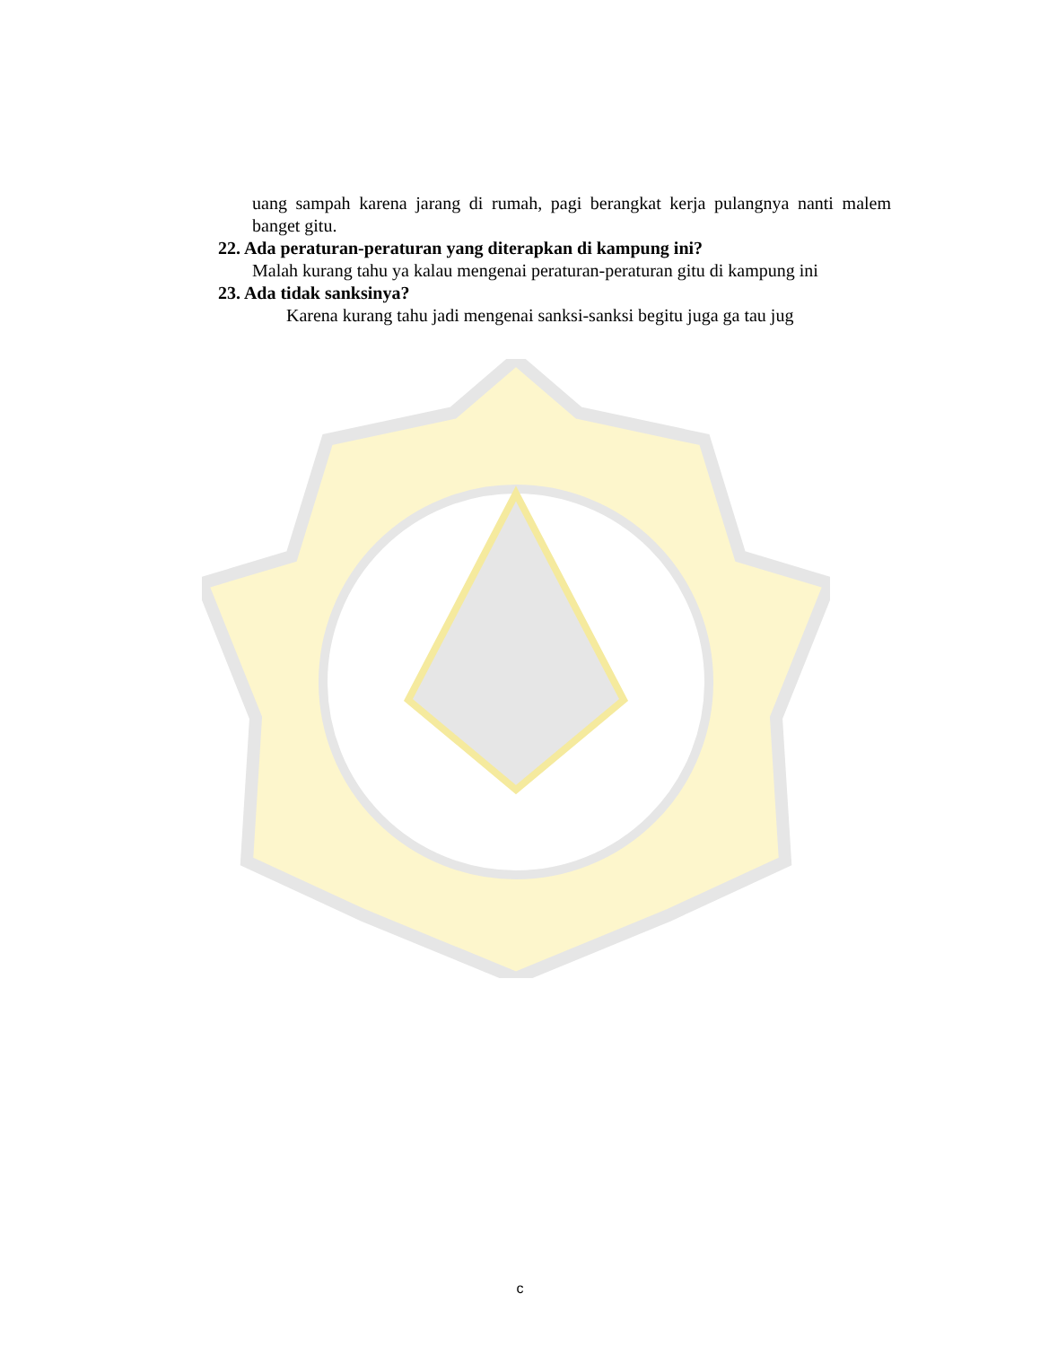uang sampah karena jarang di rumah, pagi berangkat kerja pulangnya nanti malem banget gitu.
22. Ada peraturan-peraturan yang diterapkan di kampung ini?
Malah kurang tahu ya kalau mengenai peraturan-peraturan gitu di kampung ini
23. Ada tidak sanksinya?
Karena kurang tahu jadi mengenai sanksi-sanksi begitu juga ga tau jug
c